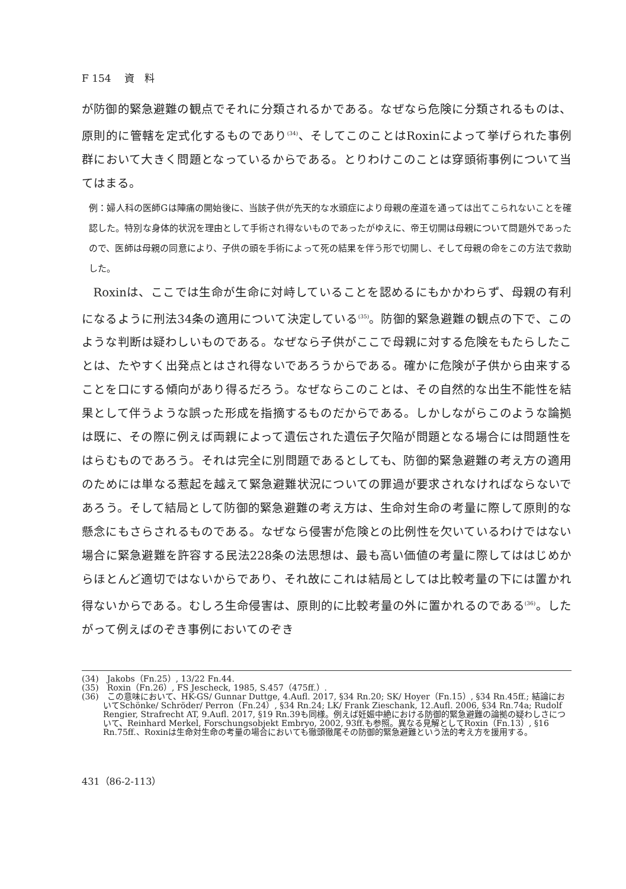F 154　 資　料
が防御的緊急避難の観点でそれに分類されるかである。なぜなら危険に分類されるものは、原則的に管轄を定式化するものであり<sup>(34)</sup>、そしてこのことはRoxinによって挙げられた事例群において大きく問題となっているからである。とりわけこのことは穿頭術事例について当てはまる。
例：婦人科の医師Gは陣痛の開始後に、当該子供が先天的な水頭症により母親の産道を通っては出てこられないことを確認した。特別な身体的状況を理由として手術され得ないものであったがゆえに、帝王切開は母親について問題外であったので、医師は母親の同意により、子供の頭を手術によって死の結果を伴う形で切開し、そして母親の命をこの方法で救助した。
Roxinは、ここでは生命が生命に対峙していることを認めるにもかかわらず、母親の有利になるように刑法34条の適用について決定している<sup>(35)</sup>。防御的緊急避難の観点の下で、このような判断は疑わしいものである。なぜなら子供がここで母親に対する危険をもたらしたことは、たやすく出発点とはされ得ないであろうからである。確かに危険が子供から由来することを口にする傾向があり得るだろう。なぜならこのことは、その自然的な出生不能性を結果として伴うような誤った形成を指摘するものだからである。しかしながらこのような論拠は既に、その際に例えば両親によって遺伝された遺伝子欠陥が問題となる場合には問題性をはらむものであろう。それは完全に別問題であるとしても、防御的緊急避難の考え方の適用のためには単なる惹起を越えて緊急避難状況についての罪過が要求されなければならないであろう。そして結局として防御的緊急避難の考え方は、生命対生命の考量に際して原則的な懸念にもさらされるものである。なぜなら侵害が危険との比例性を欠いているわけではない場合に緊急避難を許容する民法228条の法思想は、最も高い価値の考量に際してははじめからほとんど適切ではないからであり、それ故にこれは結局としては比較考量の下には置かれ得ないからである。むしろ生命侵害は、原則的に比較考量の外に置かれるのである<sup>(36)</sup>。したがって例えばのぞき事例においてのぞき
(34)　Jakobs（Fn.25）, 13/22 Fn.44.
(35)　Roxin（Fn.26）, FS Jescheck, 1985, S.457（475ff.）.
(36)　この意味において、HK-GS/ Gunnar Duttge, 4.Aufl. 2017, §34 Rn.20; SK/ Hoyer（Fn.15）, §34 Rn.45ff.; 結論においてSchönke/ Schröder/ Perron（Fn.24）, §34 Rn.24; LK/ Frank Zieschank, 12.Aufl. 2006, §34 Rn.74a; Rudolf Rengier, Strafrecht AT, 9.Aufl. 2017, §19 Rn.39も同様。例えば妊娠中絶における防御的緊急避難の論拠の疑わしさについて、Reinhard Merkel, Forschungsobjekt Embryo, 2002, 93ff.も参照。異なる見解としてRoxin（Fn.13）, §16 Rn.75ff.、Roxinは生命対生命の考量の場合においても徹頭徹尾その防御的緊急避難という法的考え方を援用する。
431（86-2-113）